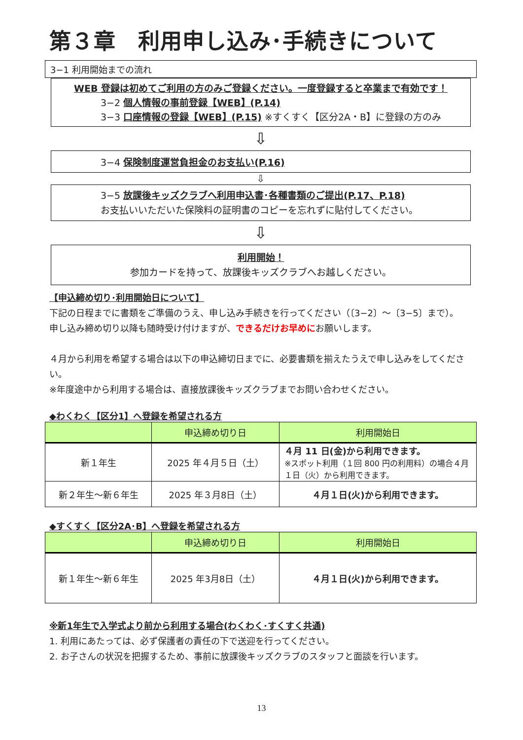第３章　利用申し込み･手続きについて
3−1 利用開始までの流れ
WEB 登録は初めてご利用の方のみご登録ください。一度登録すると卒業まで有効です！
3−2 個人情報の事前登録【WEB】(P.14)
3−3 口座情報の登録【WEB】(P.15) ※すくすく【区分2A・B】に登録の方のみ
⇩
3−4 保険制度運営負担金のお支払い(P.16)
⇩
3−5 放課後キッズクラブへ利用申込書･各種書類のご提出(P.17、P.18)
お支払いいただいた保険料の証明書のコピーを忘れずに貼付してください。
⇩
利用開始！
参加カードを持って、放課後キッズクラブへお越しください。
【申込締め切り･利用開始日について】
下記の日程までに書類をご準備のうえ、申し込み手続きを行ってください（〔3−2〕～〔3−5〕まで）。
申し込み締め切り以降も随時受け付けますが、できるだけお早めにお願いします。
４月から利用を希望する場合は以下の申込締切日までに、必要書類を揃えたうえで申し込みをしてください。
※年度途中から利用する場合は、直接放課後キッズクラブまでお問い合わせください。
◆わくわく【区分1】へ登録を希望される方
| | 申込締め切り日 | 利用開始日 |
| --- | --- | --- |
| 新１年生 | 2025 年４月５日（土） | ４月 11 日(金)から利用できます。 ※スポット利用（１回 800 円の利用料）の場合４月１日（火）から利用できます。 |
| 新２年生～新６年生 | 2025 年３月8日（土） | ４月１日(火)から利用できます。 |
◆すくすく【区分2A･B】へ登録を希望される方
| | 申込締め切り日 | 利用開始日 |
| --- | --- | --- |
| 新１年生～新６年生 | 2025 年3月8日（土） | ４月１日(火)から利用できます。 |
※新1年生で入学式より前から利用する場合(わくわく･すくすく共通)
1. 利用にあたっては、必ず保護者の責任の下で送迎を行ってください。
2. お子さんの状況を把握するため、事前に放課後キッズクラブのスタッフと面談を行います。
13